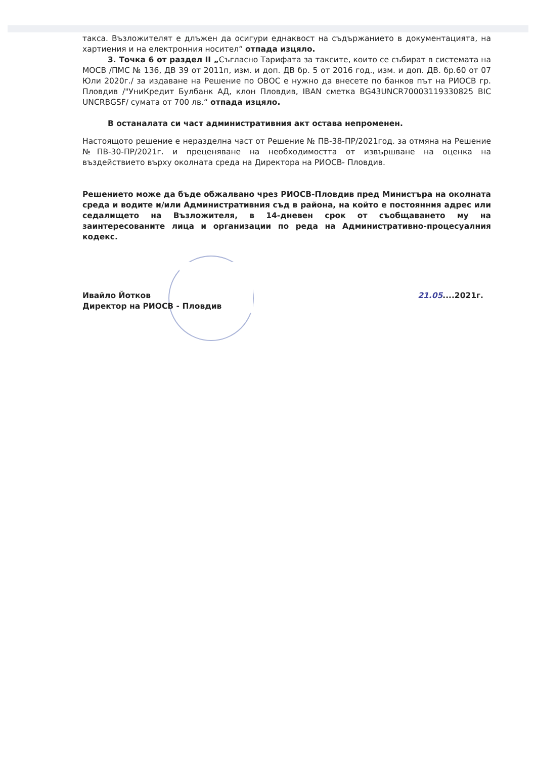такса. Възложителят е длъжен да осигури еднаквост на съдържанието в документацията, на хартиения и на електронния носител“ отпада изцяло.
3. Точка 6 от раздел II „Съгласно Тарифата за таксите, които се събират в системата на МОСВ /ПМС № 136, ДВ 39 от 2011п, изм. и доп. ДВ бр. 5 от 2016 год., изм. и доп. ДВ. бр.60 от 07 Юли 2020г./ за издаване на Решение по ОВОС е нужно да внесете по банков път на РИОСВ гр. Пловдив /"УниКредит Булбанк АД, клон Пловдив, IBAN сметка BG43UNCR70003119330825 BIC UNCRBGSF/ сумата от 700 лв.“ отпада изцяло.
В останалата си част административния акт остава непроменен.
Настоящото решение е неразделна част от Решение № ПВ-38-ПР/2021год. за отмяна на Решение №ПВ-30-ПР/2021г. и преценяване на необходимостта от извършване на оценка на въздействието върху околната среда на Директора на РИОСВ- Пловдив.
Решението може да бъде обжалвано чрез РИОСВ-Пловдив пред Министъра на околната среда и водите и/или Административния съд в района, на който е постоянния адрес или седалището на Възложителя, в 14-дневен срок от съобщаването му на заинтересованите лица и организации по реда на Административно-процесуалния кодекс.
Ивайло Йотков
Директор на РИОСВ - Пловдив
21.05....2021г.